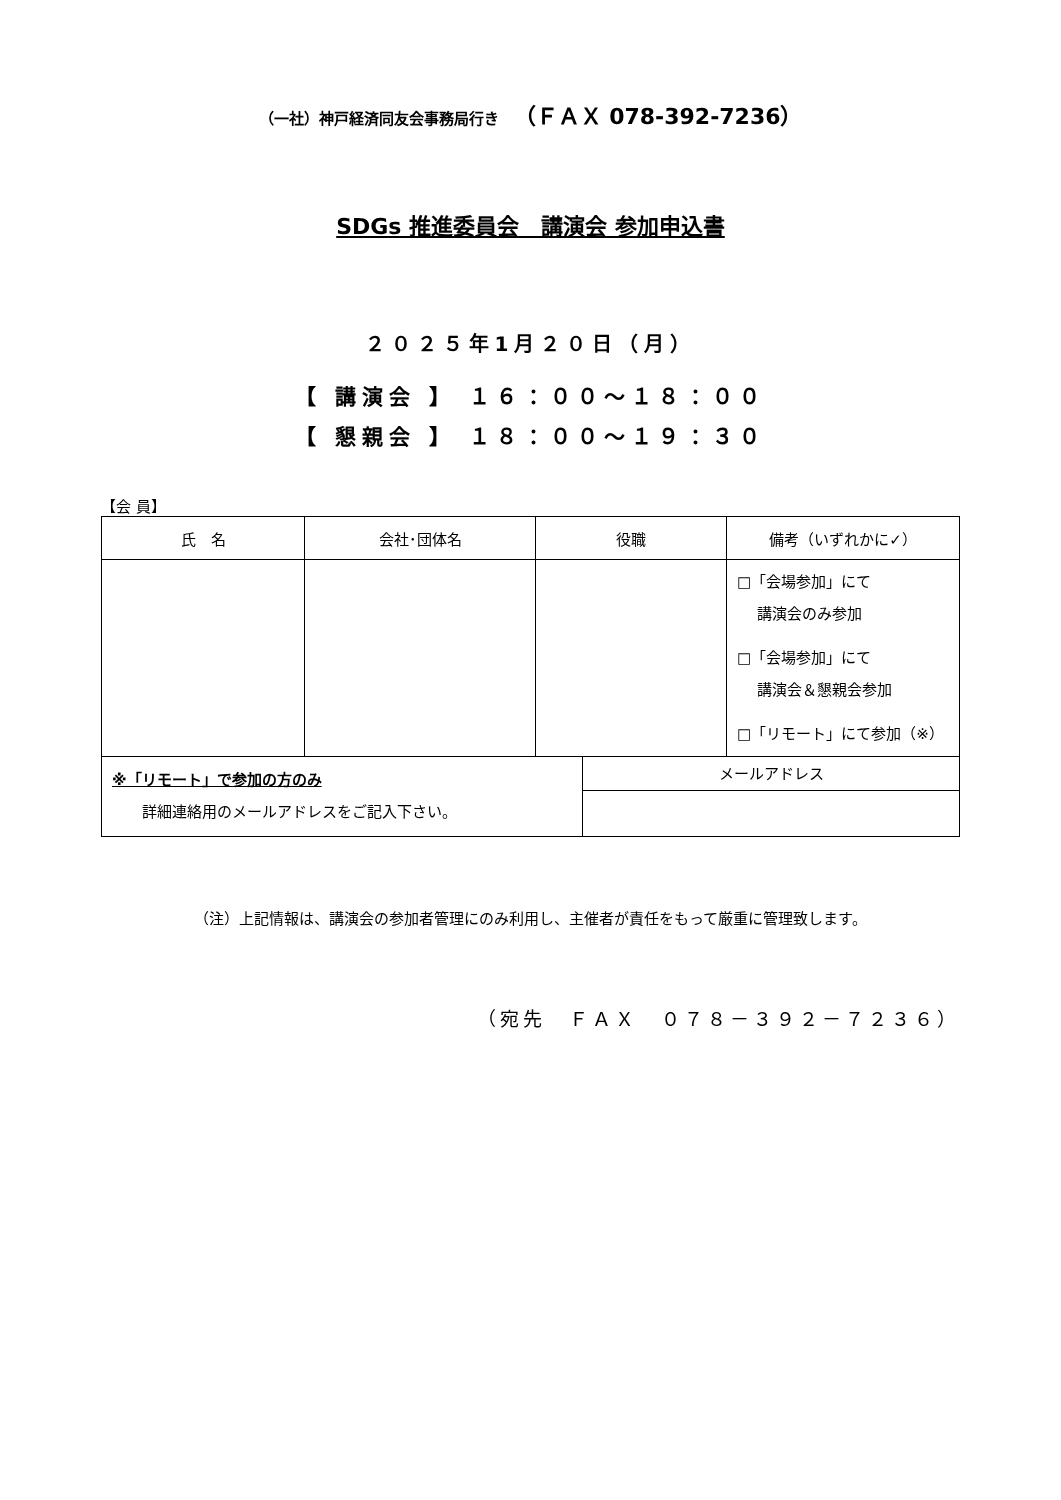（一社）神戸経済同友会事務局行き　（ＦＡＸ 078-392-7236）
SDGs 推進委員会　講演会 参加申込書
２０２５年1月２０日（月）
【 講演会 】 １６：００～１８：００
【 懇親会 】 １８：００～１９：３０
【会 員】
| 氏 名 | 会社･団体名 | 役職 | 備考（いずれかに✓） |
| --- | --- | --- | --- |
| | | | □「会場参加」にて 講演会のみ参加 □「会場参加」にて 講演会＆懇親会参加 □「リモート」にて参加（※） |
| ※「リモート」で参加の方のみ 詳細連絡用のメールアドレスをご記入下さい。 | メールアドレス |
（注）上記情報は、講演会の参加者管理にのみ利用し、主催者が責任をもって厳重に管理致します。
（宛先　ＦＡＸ　０７８－３９２－７２３６）